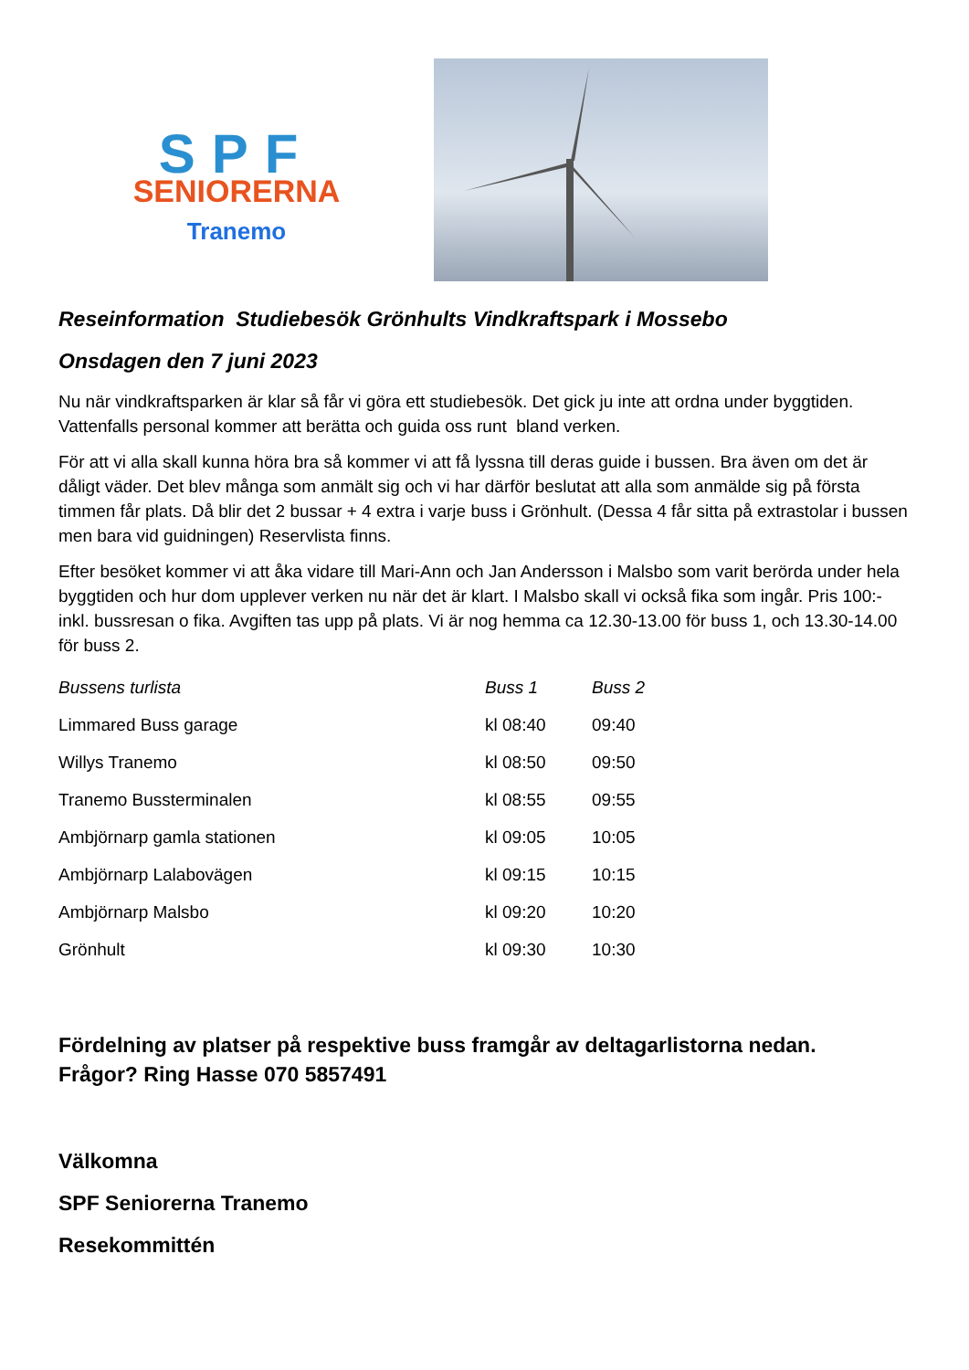SPF
SENIORERNA
Tranemo
Reseinformation Studiebesök Grönhults Vindkraftspark i Mossebo
Onsdagen den 7 juni 2023
Nu när vindkraftsparken är klar så får vi göra ett studiebesök. Det gick ju inte att ordna under byggtiden. Vattenfalls personal kommer att berätta och guida oss runt bland verken.
För att vi alla skall kunna höra bra så kommer vi att få lyssna till deras guide i bussen. Bra även om det är dåligt väder. Det blev många som anmält sig och vi har därför beslutat att alla som anmälde sig på första timmen får plats. Då blir det 2 bussar + 4 extra i varje buss i Grönhult. (Dessa 4 får sitta på extrastolar i bussen men bara vid guidningen) Reservlista finns.
Efter besöket kommer vi att åka vidare till Mari-Ann och Jan Andersson i Malsbo som varit berörda under hela byggtiden och hur dom upplever verken nu när det är klart. I Malsbo skall vi också fika som ingår. Pris 100:- inkl. bussresan o fika. Avgiften tas upp på plats. Vi är nog hemma ca 12.30-13.00 för buss 1, och 13.30-14.00 för buss 2.
| Bussens turlista | Buss 1 | Buss 2 |
| --- | --- | --- |
| Limmared Buss garage | kl 08:40 | 09:40 |
| Willys Tranemo | kl 08:50 | 09:50 |
| Tranemo Bussterminalen | kl 08:55 | 09:55 |
| Ambjörnarp gamla stationen | kl 09:05 | 10:05 |
| Ambjörnarp Lalabovägen | kl 09:15 | 10:15 |
| Ambjörnarp Malsbo | kl 09:20 | 10:20 |
| Grönhult | kl 09:30 | 10:30 |
Fördelning av platser på respektive buss framgår av deltagarlistorna nedan.
Frågor? Ring Hasse 070 5857491
Välkomna
SPF Seniorerna Tranemo
Resekommittén